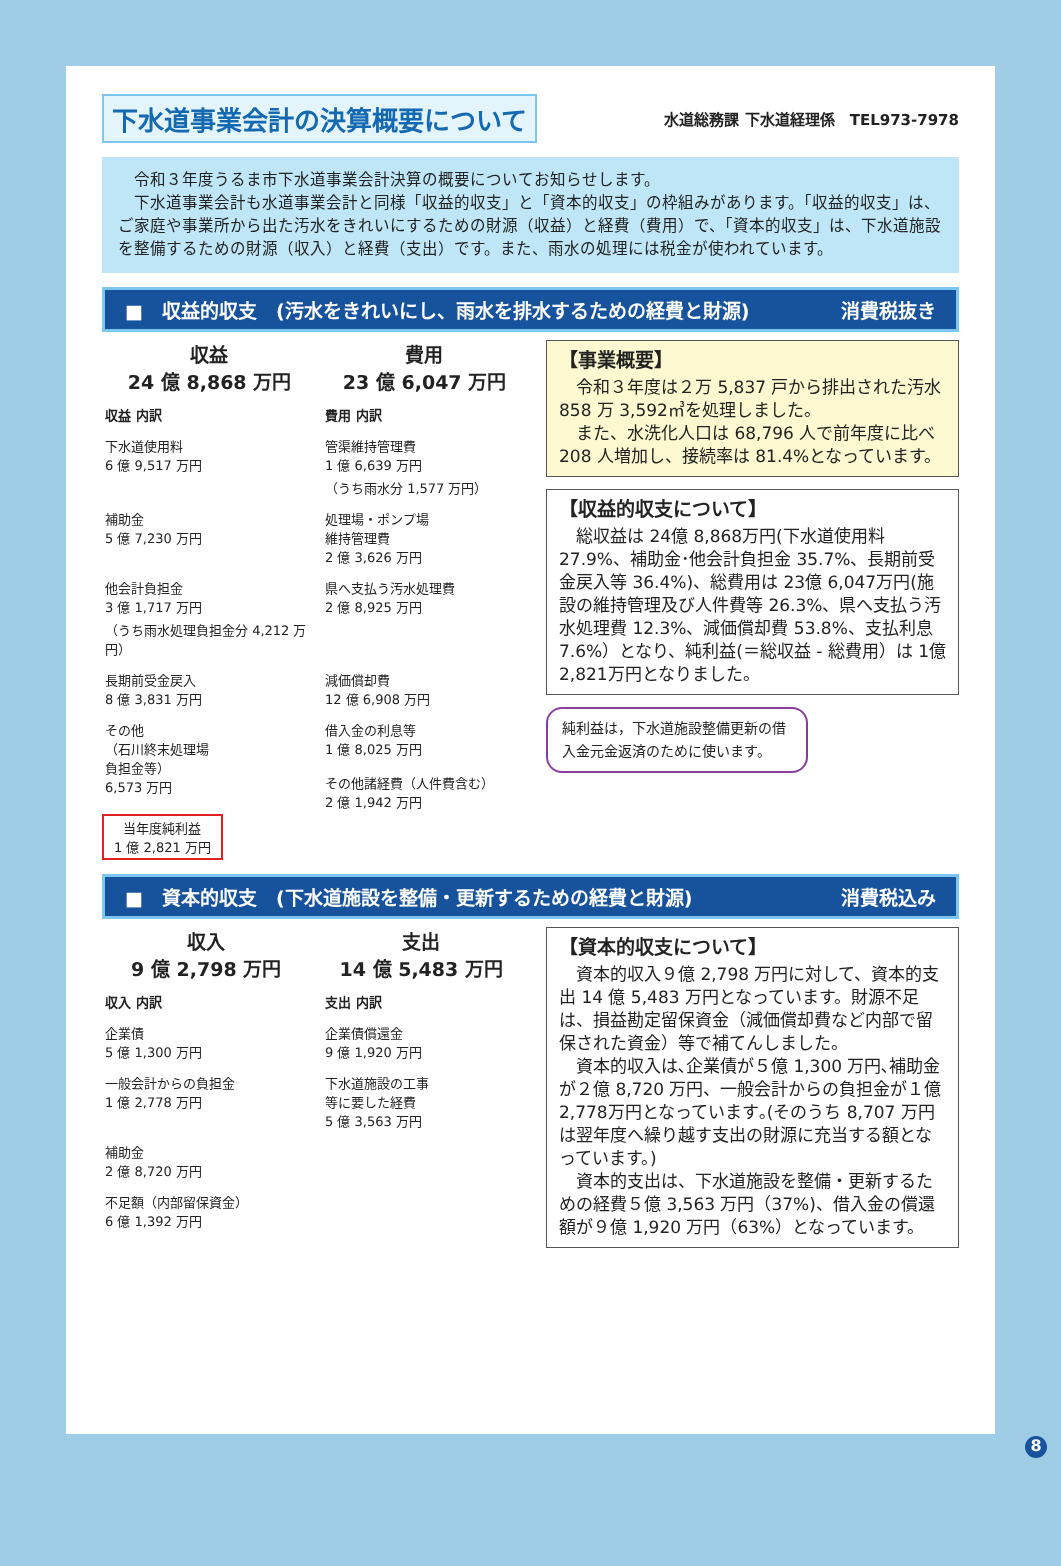下水道事業会計の決算概要について
水道総務課 下水道経理係　TEL973-7978
　令和３年度うるま市下水道事業会計決算の概要についてお知らせします。
　下水道事業会計も水道事業会計と同様「収益的収支」と「資本的収支」の枠組みがあります。「収益的収支」は、ご家庭や事業所から出た汚水をきれいにするための財源（収益）と経費（費用）で、「資本的収支」は、下水道施設を整備するための財源（収入）と経費（支出）です。また、雨水の処理には税金が使われています。
■　収益的収支　(汚水をきれいにし、雨水を排水するための経費と財源) 消費税抜き
収益
24 億 8,868 万円
費用
23 億 6,047 万円
収益 内訳
費用 内訳
下水道使用料
6 億 9,517 万円
管渠維持管理費
1 億 6,639 万円
（うち雨水分 1,577 万円）
補助金
5 億 7,230 万円
処理場・ポンプ場
維持管理費
2 億 3,626 万円
他会計負担金
3 億 1,717 万円
（うち雨水処理負担金分 4,212 万円）
県へ支払う汚水処理費
2 億 8,925 万円
長期前受金戻入
8 億 3,831 万円
減価償却費
12 億 6,908 万円
その他
（石川終末処理場
負担金等）
6,573 万円
借入金の利息等
1 億 8,025 万円
その他諸経費（人件費含む）
2 億 1,942 万円
当年度純利益
1 億 2,821 万円
【事業概要】
　令和３年度は２万 5,837 戸から排出された汚水 858 万 3,592㎥を処理しました。
　また、水洗化人口は 68,796 人で前年度に比べ 208 人増加し、接続率は 81.4%となっています。
【収益的収支について】
　総収益は 24億 8,868万円(下水道使用料 27.9%、補助金･他会計負担金 35.7%、長期前受金戻入等 36.4%)、総費用は 23億 6,047万円(施設の維持管理及び人件費等 26.3%、県へ支払う汚水処理費 12.3%、減価償却費 53.8%、支払利息 7.6%）となり、純利益(＝総収益 - 総費用）は 1億 2,821万円となりました。
純利益は，下水道施設整備更新の借入金元金返済のために使います。
■　資本的収支　(下水道施設を整備・更新するための経費と財源) 消費税込み
収入
9 億 2,798 万円
支出
14 億 5,483 万円
収入 内訳
支出 内訳
企業債
5 億 1,300 万円
企業債償還金
9 億 1,920 万円
一般会計からの負担金
1 億 2,778 万円
下水道施設の工事
等に要した経費
5 億 3,563 万円
補助金
2 億 8,720 万円
不足額（内部留保資金）
6 億 1,392 万円
【資本的収支について】
　資本的収入９億 2,798 万円に対して、資本的支出 14 億 5,483 万円となっています。財源不足は、損益勘定留保資金（減価償却費など内部で留保された資金）等で補てんしました。
　資本的収入は､企業債が５億 1,300 万円､補助金が２億 8,720 万円、一般会計からの負担金が１億2,778万円となっています｡(そのうち 8,707 万円は翌年度へ繰り越す支出の財源に充当する額となっています。)
　資本的支出は、下水道施設を整備・更新するための経費５億 3,563 万円（37%)、借入金の償還額が９億 1,920 万円（63%）となっています。
8